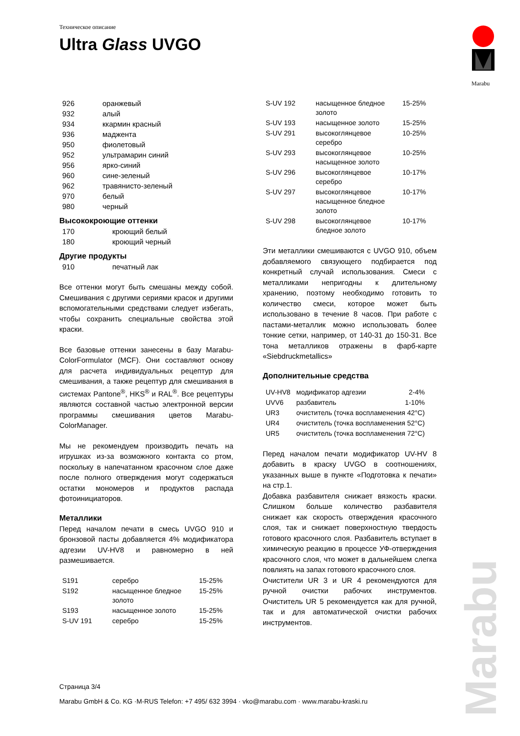Техническое описание
Ultra Glass UVGO
Marabu
| 926 | оранжевый |
| 932 | алый |
| 934 | ккармин красный |
| 936 | маджента |
| 950 | фиолетовый |
| 952 | ультрамарин синий |
| 956 | ярко-синий |
| 960 | сине-зеленый |
| 962 | травянисто-зеленый |
| 970 | белый |
| 980 | черный |
Высококроющие оттенки
| 170 | кроющий белый |
| 180 | кроющий черный |
Другие продукты
| 910 | печатный лак |
Все оттенки могут быть смешаны между собой. Смешивания с другими сериями красок и другими вспомогательными средствами следует избегать, чтобы сохранить специальные свойства этой краски.
Все базовые оттенки занесены в базу Marabu-ColorFormulator (MCF). Они составляют основу для расчета индивидуальных рецептур для смешивания, а также рецептур для смешивания в системах Pantone<sup>®</sup>, HKS<sup>®</sup> и RAL<sup>®</sup>. Все рецептуры являются составной частью электронной версии программы смешивания цветов Marabu-ColorManager.
Мы не рекомендуем производить печать на игрушках из-за возможного контакта со ртом, поскольку в напечатанном красочном слое даже после полного отверждения могут содержаться остатки мономеров и продуктов распада фотоинициаторов.
Металлики
Перед началом печати в смесь UVGO 910 и бронзовой пасты добавляется 4% модификатора адгезии UV-HV8 и равномерно в ней размешивается.
| S191 | серебро | 15-25% |
| S192 | насыщенное бледное золото | 15-25% |
| S193 | насыщенное золото | 15-25% |
| S-UV 191 | серебро | 15-25% |
| S-UV 192 | насыщенное бледное золото | 15-25% |
| S-UV 193 | насыщенное золото | 15-25% |
| S-UV 291 | высокоглянцевое серебро | 10-25% |
| S-UV 293 | высокоглянцевое насыщенное золото | 10-25% |
| S-UV 296 | высокоглянцевое серебро | 10-17% |
| S-UV 297 | высокоглянцевое насыщенное бледное золото | 10-17% |
| S-UV 298 | высокоглянцевое бледное золото | 10-17% |
Эти металлики смешиваются с UVGO 910, объем добавляемого связующего подбирается под конкретный случай использования. Смеси с металликами непригодны к длительному хранению, поэтому необходимо готовить то количество смеси, которое может быть использовано в течение 8 часов. При работе с пастами-металлик можно использовать более тонкие сетки, например, от 140-31 до 150-31. Все тона металликов отражены в фарб-карте «Siebdruckmetallics»
Дополнительные средства
| UV-HV8 | модификатор адгезии | 2-4% |
| UVV6 | разбавитель | 1-10% |
| UR3 | очиститель (точка воспламенения 42°C) | |
| UR4 | очиститель (точка воспламенения 52°C) | |
| UR5 | очиститель (точка воспламенения 72°C) | |
Перед началом печати модификатор UV-HV 8 добавить в краску UVGO в соотношениях, указанных выше в пункте «Подготовка к печати» на стр.1.
Добавка разбавителя снижает вязкость краски. Слишком больше количество разбавителя снижает как скорость отверждения красочного слоя, так и снижает поверхностную твердость готового красочного слоя. Разбавитель вступает в химическую реакцию в процессе УФ-отверждения красочного слоя, что может в дальнейшем слегка повлиять на запах готового красочного слоя.
Очистители UR 3 и UR 4 рекомендуются для ручной очистки рабочих инструментов. Очиститель UR 5 рекомендуется как для ручной, так и для автоматической очистки рабочих инструментов.
Страница 3/4
Marabu GmbH & Co. KG ·M-RUS Telefon: +7 495/ 632 3994 · vko@marabu.com · www.marabu-kraski.ru
Marabu